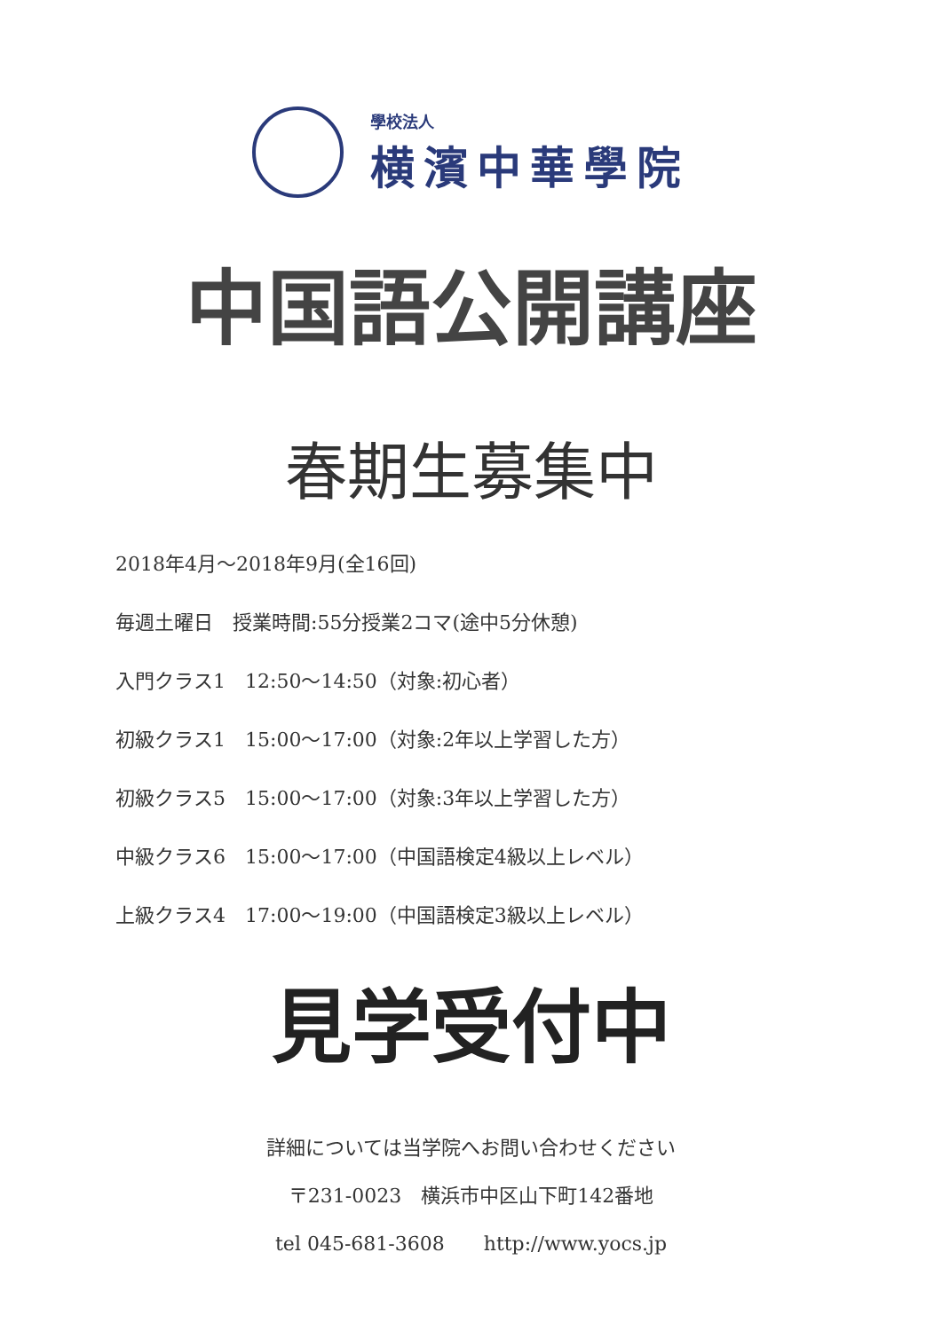學校法人
横濱中華學院
中国語公開講座
春期生募集中
2018年4月～2018年9月(全16回)
毎週土曜日　授業時間:55分授業2コマ(途中5分休憩)
入門クラス1　12:50～14:50（対象:初心者）
初級クラス1　15:00～17:00（対象:2年以上学習した方）
初級クラス5　15:00～17:00（対象:3年以上学習した方）
中級クラス6　15:00～17:00（中国語検定4級以上レベル）
上級クラス4　17:00～19:00（中国語検定3級以上レベル）
見学受付中
詳細については当学院へお問い合わせください
〒231-0023　横浜市中区山下町142番地
tel 045-681-3608　　http://www.yocs.jp